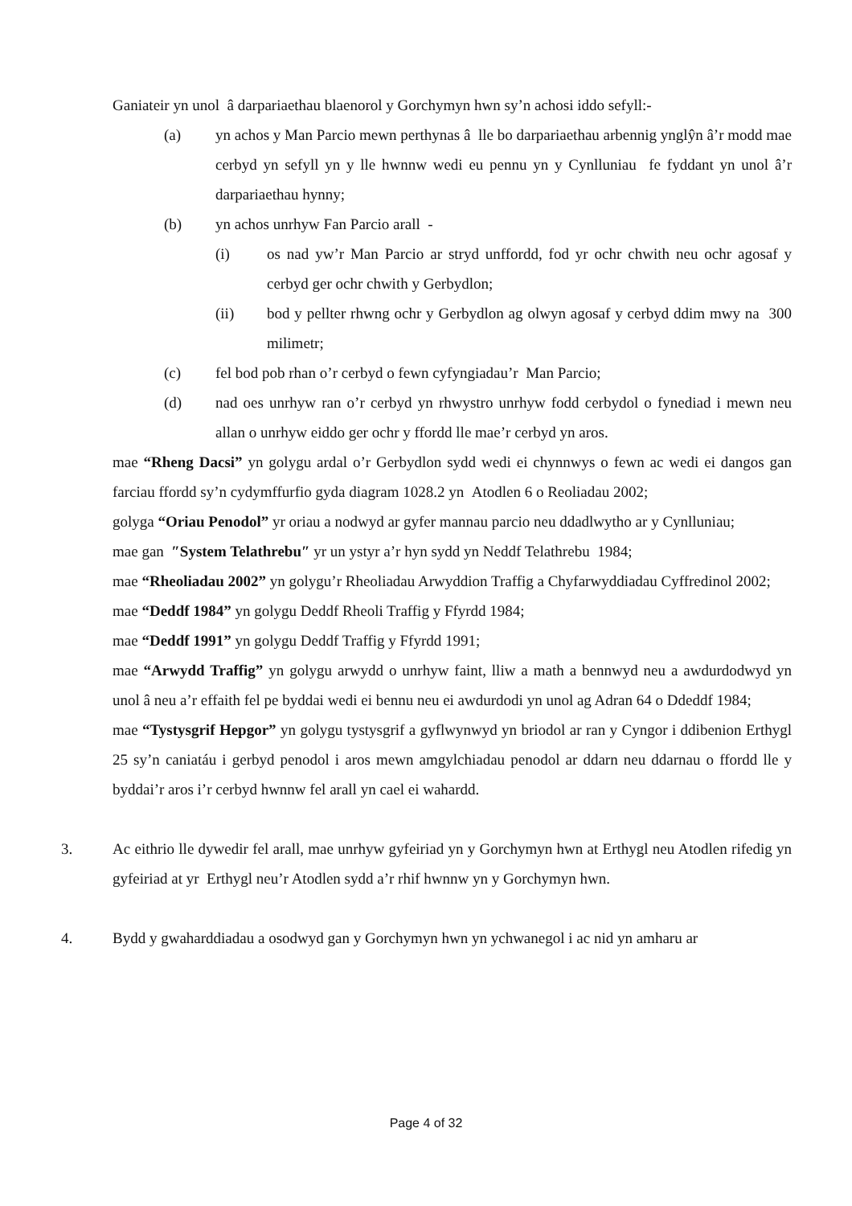Ganiateir yn unol â darpariaethau blaenorol y Gorchymyn hwn sy’n achosi iddo sefyll:-
(a) yn achos y Man Parcio mewn perthynas â lle bo darpariaethau arbennig ynglŷn â’r modd mae cerbyd yn sefyll yn y lle hwnnw wedi eu pennu yn y Cynlluniau fe fyddant yn unol â’r darpariaethau hynny;
(b) yn achos unrhyw Fan Parcio arall -
(i) os nad yw’r Man Parcio ar stryd unffordd, fod yr ochr chwith neu ochr agosaf y cerbyd ger ochr chwith y Gerbydlon;
(ii) bod y pellter rhwng ochr y Gerbydlon ag olwyn agosaf y cerbyd ddim mwy na 300 milimetr;
(c) fel bod pob rhan o’r cerbyd o fewn cyfyngiadau’r Man Parcio;
(d) nad oes unrhyw ran o’r cerbyd yn rhwystro unrhyw fodd cerbydol o fynediad i mewn neu allan o unrhyw eiddo ger ochr y ffordd lle mae’r cerbyd yn aros.
mae “Rheng Dacsi” yn golygu ardal o’r Gerbydlon sydd wedi ei chynnwys o fewn ac wedi ei dangos gan farciau ffordd sy’n cydymffurfio gyda diagram 1028.2 yn Atodlen 6 o Reoliadau 2002;
golyga “Oriau Penodol” yr oriau a nodwyd ar gyfer mannau parcio neu ddadlwytho ar y Cynlluniau;
mae gan ″System Telathrebu″ yr un ystyr a’r hyn sydd yn Neddf Telathrebu 1984;
mae “Rheoliadau 2002” yn golygu’r Rheoliadau Arwyddion Traffig a Chyfarwyddiadau Cyffredinol 2002;
mae “Deddf 1984” yn golygu Deddf Rheoli Traffig y Ffyrdd 1984;
mae “Deddf 1991” yn golygu Deddf Traffig y Ffyrdd 1991;
mae “Arwydd Traffig” yn golygu arwydd o unrhyw faint, lliw a math a bennwyd neu a awdurdodwyd yn unol â neu a’r effaith fel pe byddai wedi ei bennu neu ei awdurdodi yn unol ag Adran 64 o Ddeddf 1984;
mae “Tystysgrif Hepgor” yn golygu tystysgrif a gyflwynwyd yn briodol ar ran y Cyngor i ddibenion Erthygl 25 sy’n caniatáu i gerbyd penodol i aros mewn amgylchiadau penodol ar ddarn neu ddarnau o ffordd lle y byddai’r aros i’r cerbyd hwnnw fel arall yn cael ei wahardd.
3. Ac eithrio lle dywedir fel arall, mae unrhyw gyfeiriad yn y Gorchymyn hwn at Erthygl neu Atodlen rifedig yn gyfeiriad at yr Erthygl neu’r Atodlen sydd a’r rhif hwnnw yn y Gorchymyn hwn.
4. Bydd y gwaharddiadau a osodwyd gan y Gorchymyn hwn yn ychwanegol i ac nid yn amharu ar
Page 4 of 32